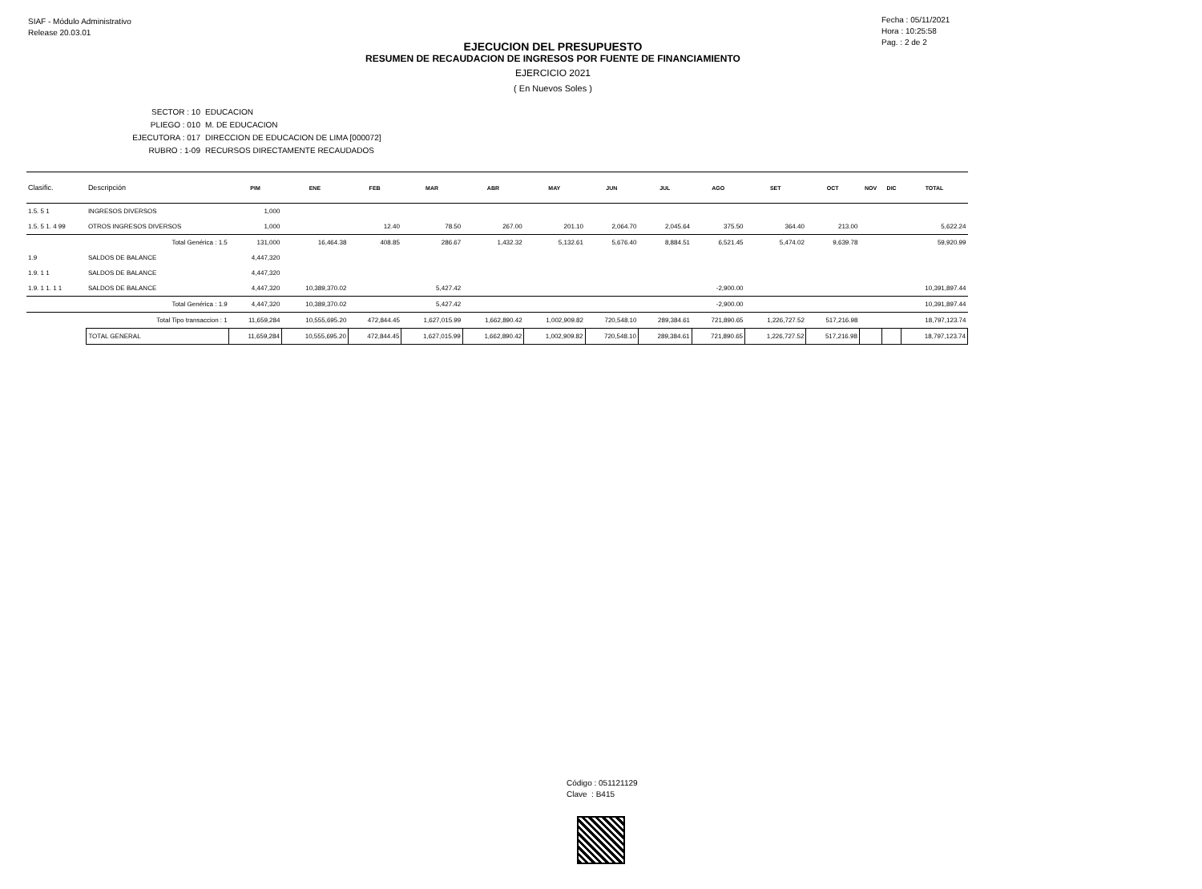SIAF - Módulo Administrativo
Release 20.03.01
Fecha : 05/11/2021
Hora : 10:25:58
Pag. : 2 de 2
EJECUCION DEL PRESUPUESTO
RESUMEN DE RECAUDACION DE INGRESOS POR FUENTE DE FINANCIAMIENTO
EJERCICIO 2021
( En Nuevos Soles )
SECTOR : 10 EDUCACION
PLIEGO : 010 M. DE EDUCACION
EJECUTORA : 017 DIRECCION DE EDUCACION DE LIMA [000072]
RUBRO : 1-09 RECURSOS DIRECTAMENTE RECAUDADOS
| Clasific. | Descripción | PIM | ENE | FEB | MAR | ABR | MAY | JUN | JUL | AGO | SET | OCT | NOV | DIC | TOTAL |
| --- | --- | --- | --- | --- | --- | --- | --- | --- | --- | --- | --- | --- | --- | --- | --- |
| 1.5. 5 1 | INGRESOS DIVERSOS | 1,000 | | | | | | | | | | | | | |
| 1.5. 5 1. 4 99 | OTROS INGRESOS DIVERSOS | 1,000 | | 12.40 | 78.50 | 267.00 | 201.10 | 2,064.70 | 2,045.64 | 375.50 | 364.40 | 213.00 | | | 5,622.24 |
| | Total Genérica : 1.5 | 131,000 | 16,464.38 | 408.85 | 286.67 | 1,432.32 | 5,132.61 | 5,676.40 | 8,884.51 | 6,521.45 | 5,474.02 | 9,639.78 | | | 59,920.99 |
| 1.9 | SALDOS DE BALANCE | 4,447,320 | | | | | | | | | | | | | |
| 1.9. 1 1 | SALDOS DE BALANCE | 4,447,320 | | | | | | | | | | | | | |
| 1.9. 1 1. 1 1 | SALDOS DE BALANCE | 4,447,320 | 10,389,370.02 | | 5,427.42 | | | | | -2,900.00 | | | | | 10,391,897.44 |
| | Total Genérica : 1.9 | 4,447,320 | 10,389,370.02 | | 5,427.42 | | | | | -2,900.00 | | | | | 10,391,897.44 |
| | Total Tipo transaccion : 1 | 11,659,284 | 10,555,695.20 | 472,844.45 | 1,627,015.99 | 1,662,890.42 | 1,002,909.82 | 720,548.10 | 289,384.61 | 721,890.65 | 1,226,727.52 | 517,216.98 | | | 18,797,123.74 |
| | TOTAL GENERAL | 11,659,284 | 10,555,695.20 | 472,844.45 | 1,627,015.99 | 1,662,890.42 | 1,002,909.82 | 720,548.10 | 289,384.61 | 721,890.65 | 1,226,727.52 | 517,216.98 | | | 18,797,123.74 |
Código : 051121129
Clave : B415